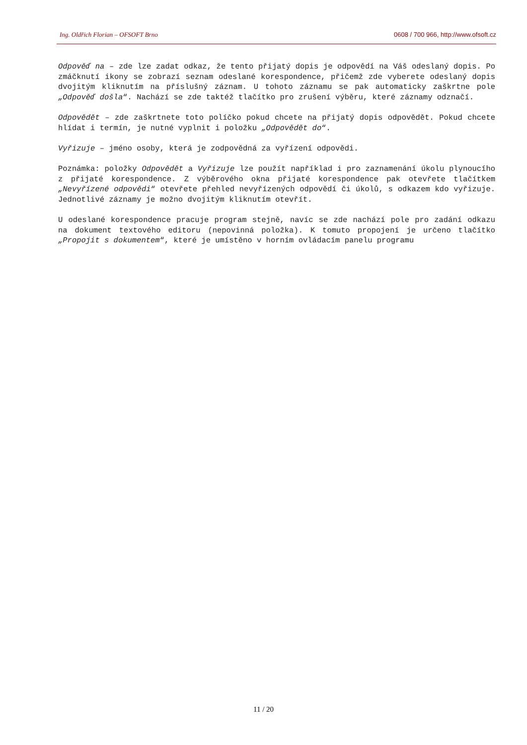Ing. Oldřich Florian – OFSOFT Brno 0608 / 700 966, http://www.ofsoft.cz
Odpověď na – zde lze zadat odkaz, že tento přijatý dopis je odpovědí na Váš odeslaný dopis. Po zmáčknutí ikony se zobrazí seznam odeslané korespondence, přičemž zde vyberete odeslaný dopis dvojitým kliknutím na příslušný záznam. U tohoto záznamu se pak automaticky zaškrtne pole „Odpověď došla“. Nachází se zde taktéž tlačítko pro zrušení výběru, které záznamy odznačí.
Odpovědět – zde zaškrtnete toto políčko pokud chcete na přijatý dopis odpovědět. Pokud chcete hlídat i termín, je nutné vyplnit i položku „Odpovědět do“.
Vyřizuje – jméno osoby, která je zodpovědná za vyřízení odpovědi.
Poznámka: položky Odpovědět a Vyřizuje lze použít například i pro zaznamenání úkolu plynoucího z přijaté korespondence. Z výběrového okna přijaté korespondence pak otevřete tlačítkem „Nevyřízené odpovědi“ otevřete přehled nevyřízených odpovědí či úkolů, s odkazem kdo vyřizuje. Jednotlivé záznamy je možno dvojitým kliknutím otevřít.
U odeslané korespondence pracuje program stejně, navíc se zde nachází pole pro zadání odkazu na dokument textového editoru (nepovinná položka). K tomuto propojení je určeno tlačítko „Propojit s dokumentem“, které je umístěno v horním ovládacím panelu programu
11 / 20